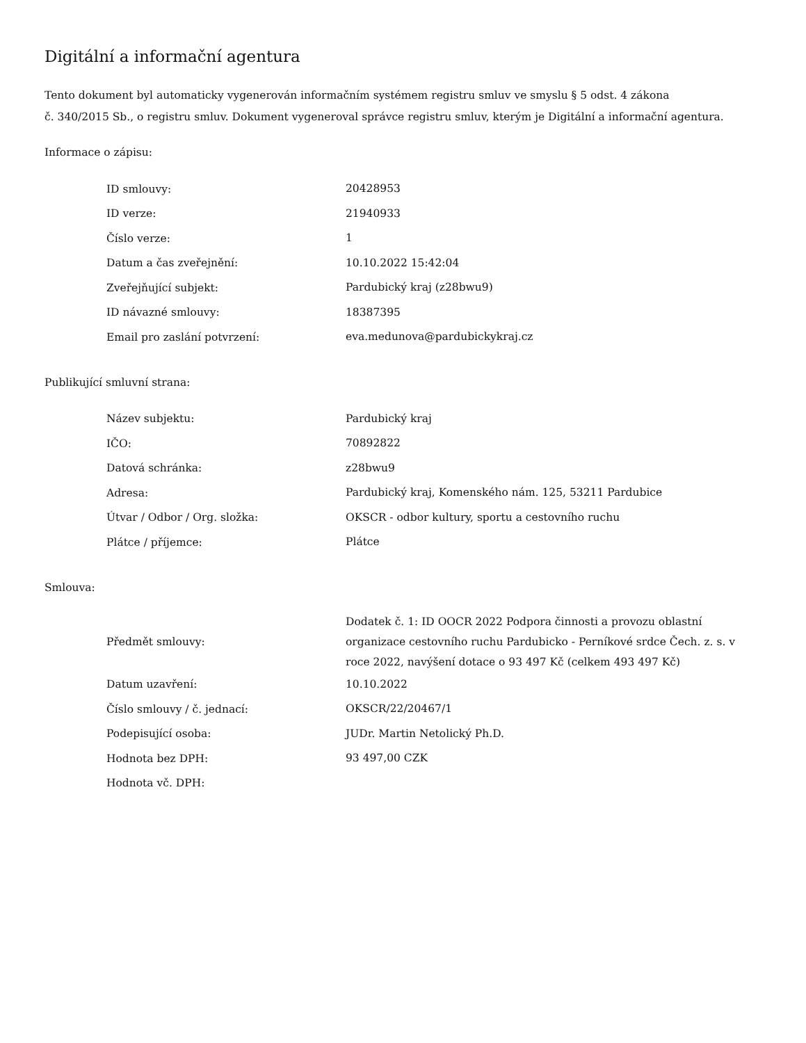Digitální a informační agentura
Tento dokument byl automaticky vygenerován informačním systémem registru smluv ve smyslu § 5 odst. 4 zákona
č. 340/2015 Sb., o registru smluv. Dokument vygeneroval správce registru smluv, kterým je Digitální a informační agentura.
Informace o zápisu:
| ID smlouvy: | 20428953 |
| ID verze: | 21940933 |
| Číslo verze: | 1 |
| Datum a čas zveřejnění: | 10.10.2022 15:42:04 |
| Zveřejňující subjekt: | Pardubický kraj (z28bwu9) |
| ID návazné smlouvy: | 18387395 |
| Email pro zaslání potvrzení: | eva.medunova@pardubickykraj.cz |
Publikující smluvní strana:
| Název subjektu: | Pardubický kraj |
| IČO: | 70892822 |
| Datová schránka: | z28bwu9 |
| Adresa: | Pardubický kraj, Komenského nám. 125, 53211 Pardubice |
| Útvar / Odbor / Org. složka: | OKSCR - odbor kultury, sportu a cestovního ruchu |
| Plátce / příjemce: | Plátce |
Smlouva:
| Předmět smlouvy: | Dodatek č. 1: ID OOCR 2022 Podpora činnosti a provozu oblastní organizace cestovního ruchu Pardubicko - Perníkové srdce Čech. z. s. v roce 2022, navýšení dotace o 93 497 Kč (celkem 493 497 Kč) |
| Datum uzavření: | 10.10.2022 |
| Číslo smlouvy / č. jednací: | OKSCR/22/20467/1 |
| Podepisující osoba: | JUDr. Martin Netolický Ph.D. |
| Hodnota bez DPH: | 93 497,00 CZK |
| Hodnota vč. DPH: | |